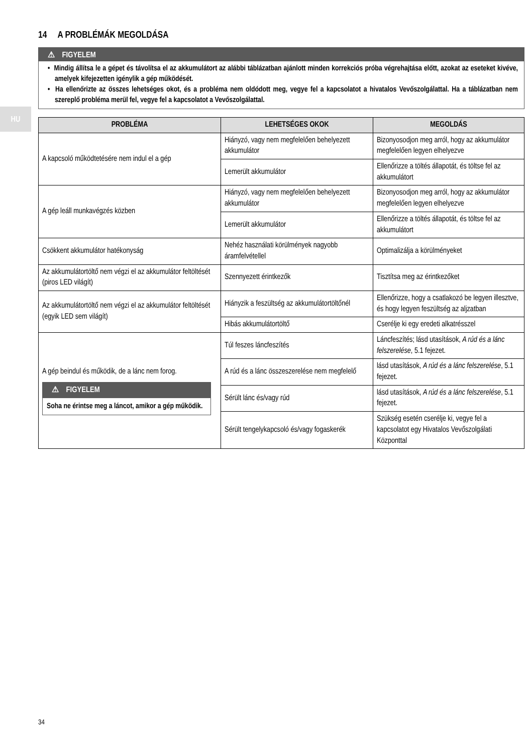HU
14 A PROBLÉMÁK MEGOLDÁSA
⚠ FIGYELEM
• Mindig állítsa le a gépet és távolítsa el az akkumulátort az alábbi táblázatban ajánlott minden korrekciós próba végrehajtása előtt, azokat az eseteket kivéve, amelyek kifejezetten igénylik a gép működését.
• Ha ellenőrizte az összes lehetséges okot, és a probléma nem oldódott meg, vegye fel a kapcsolatot a hivatalos Vevőszolgálattal. Ha a táblázatban nem szereplő probléma merül fel, vegye fel a kapcsolatot a Vevőszolgálattal.
| PROBLÉMA | LEHETSÉGES OKOK | MEGOLDÁS |
| --- | --- | --- |
| A kapcsoló működtetésére nem indul el a gép | Hiányzó, vagy nem megfelelően behelyezett akkumulátor | Bizonyosodjon meg arról, hogy az akkumulátor megfelelően legyen elhelyezve |
| | Lemerült akkumulátor | Ellenőrizze a töltés állapotát, és töltse fel az akkumulátort |
| A gép leáll munkavégzés közben | Hiányzó, vagy nem megfelelően behelyezett akkumulátor | Bizonyosodjon meg arról, hogy az akkumulátor megfelelően legyen elhelyezve |
| | Lemerült akkumulátor | Ellenőrizze a töltés állapotát, és töltse fel az akkumulátort |
| Csökkent akkumulátor hatékonyság | Nehéz használati körülmények nagyobb áramfelvétellel | Optimalizálja a körülményeket |
| Az akkumulátortöltő nem végzi el az akkumulátor feltöltését (piros LED világít) | Szennyezett érintkezők | Tisztítsa meg az érintkezőket |
| Az akkumulátortöltő nem végzi el az akkumulátor feltöltését (egyik LED sem világít) | Hiányzik a feszültség az akkumulátortöltőnél | Ellenőrizze, hogy a csatlakozó be legyen illesztve, és hogy legyen feszültség az aljzatban |
| | Hibás akkumulátortöltő | Cserélje ki egy eredeti alkatrésszel |
| A gép beindul és működik, de a lánc nem forog. ⚠ FIGYELEM Soha ne érintse meg a láncot, amikor a gép működik. | Túl feszes láncfeszítés | Láncfeszítés; lásd utasítások, A rúd és a lánc felszerelése , 5.1 fejezet. |
| | A rúd és a lánc összeszerelése nem megfelelő | lásd utasítások, A rúd és a lánc felszerelése , 5.1 fejezet. |
| | Sérült lánc és/vagy rúd | lásd utasítások, A rúd és a lánc felszerelése , 5.1 fejezet. |
| | Sérült tengelykapcsoló és/vagy fogaskerék | Szükség esetén cserélje ki, vegye fel a kapcsolatot egy Hivatalos Vevőszolgálati Központtal |
34